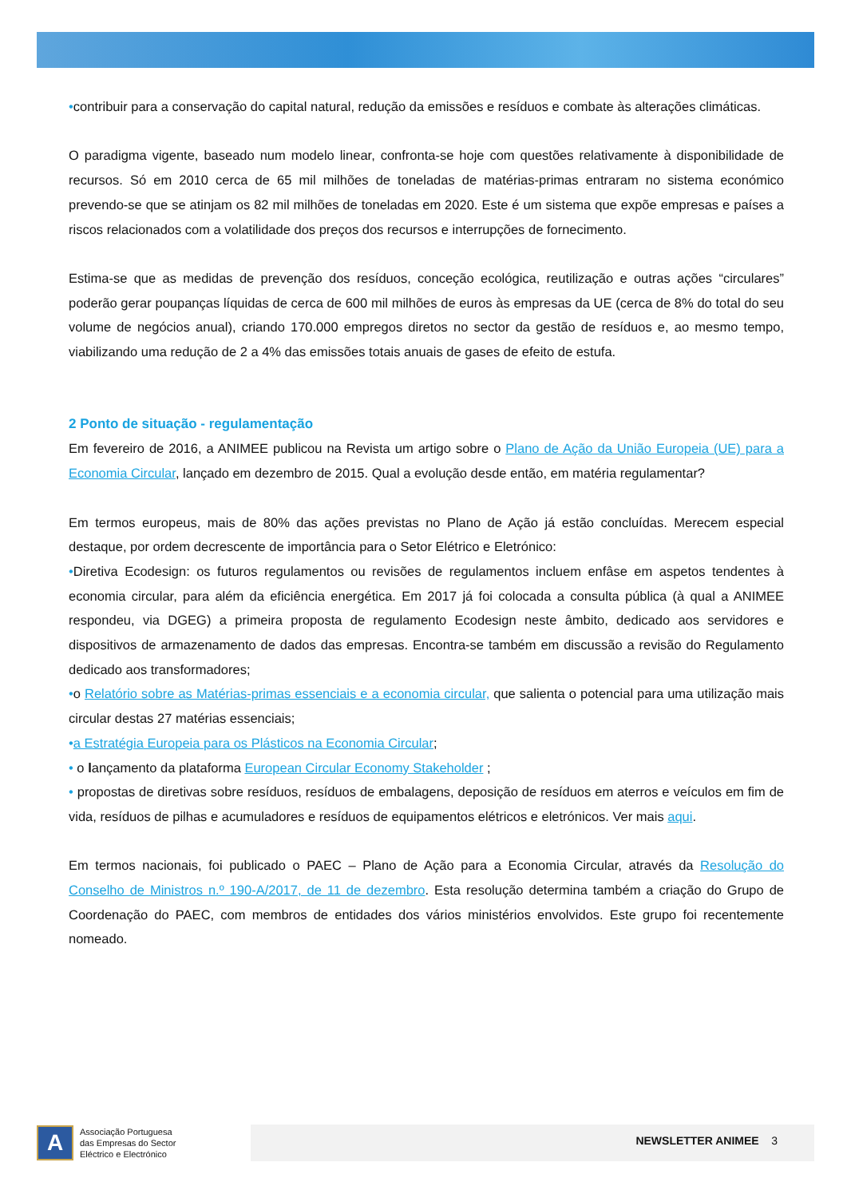•contribuir para a conservação do capital natural, redução da emissões e resíduos e combate às alterações climáticas.
O paradigma vigente, baseado num modelo linear, confronta-se hoje com questões relativamente à disponibilidade de recursos. Só em 2010 cerca de 65 mil milhões de toneladas de matérias-primas entraram no sistema económico prevendo-se que se atinjam os 82 mil milhões de toneladas em 2020. Este é um sistema que expõe empresas e países a riscos relacionados com a volatilidade dos preços dos recursos e interrupções de fornecimento.
Estima-se que as medidas de prevenção dos resíduos, conceção ecológica, reutilização e outras ações “circulares” poderão gerar poupanças líquidas de cerca de 600 mil milhões de euros às empresas da UE (cerca de 8% do total do seu volume de negócios anual), criando 170.000 empregos diretos no sector da gestão de resíduos e, ao mesmo tempo, viabilizando uma redução de 2 a 4% das emissões totais anuais de gases de efeito de estufa.
2 Ponto de situação - regulamentação
Em fevereiro de 2016, a ANIMEE publicou na Revista um artigo sobre o Plano de Ação da União Europeia (UE) para a Economia Circular, lançado em dezembro de 2015. Qual a evolução desde então, em matéria regulamentar?
Em termos europeus, mais de 80% das ações previstas no Plano de Ação já estão concluídas. Merecem especial destaque, por ordem decrescente de importância para o Setor Elétrico e Eletrónico:
•Diretiva Ecodesign: os futuros regulamentos ou revisões de regulamentos incluem enfâse em aspetos tendentes à economia circular, para além da eficiência energética. Em 2017 já foi colocada a consulta pública (à qual a ANIMEE respondeu, via DGEG) a primeira proposta de regulamento Ecodesign neste âmbito, dedicado aos servidores e dispositivos de armazenamento de dados das empresas. Encontra-se também em discussão a revisão do Regulamento dedicado aos transformadores;
•o Relatório sobre as Matérias-primas essenciais e a economia circular, que salienta o potencial para uma utilização mais circular destas 27 matérias essenciais;
•a Estratégia Europeia para os Plásticos na Economia Circular;
• o lançamento da plataforma European Circular Economy Stakeholder ;
• propostas de diretivas sobre resíduos, resíduos de embalagens, deposição de resíduos em aterros e veículos em fim de vida, resíduos de pilhas e acumuladores e resíduos de equipamentos elétricos e eletrónicos. Ver mais aqui.
Em termos nacionais, foi publicado o PAEC – Plano de Ação para a Economia Circular, através da Resolução do Conselho de Ministros n.º 190-A/2017, de 11 de dezembro. Esta resolução determina também a criação do Grupo de Coordenação do PAEC, com membros de entidades dos vários ministérios envolvidos. Este grupo foi recentemente nomeado.
A
Associação Portuguesa
das Empresas do Sector
Eléctrico e Electrónico
NEWSLETTER ANIMEE 3